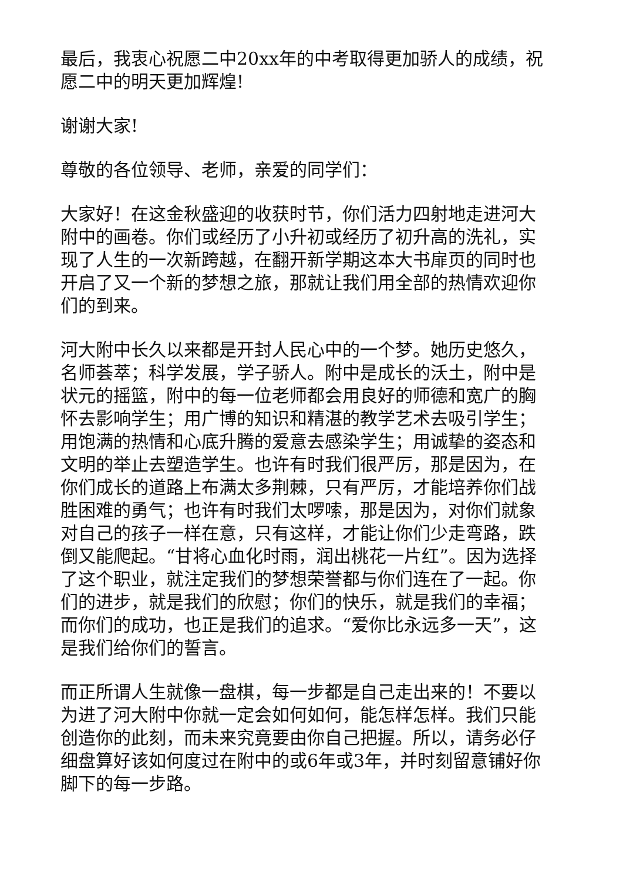最后，我衷心祝愿二中20xx年的中考取得更加骄人的成绩，祝愿二中的明天更加辉煌!
谢谢大家!
尊敬的各位领导、老师，亲爱的同学们：
大家好！在这金秋盛迎的收获时节，你们活力四射地走进河大附中的画卷。你们或经历了小升初或经历了初升高的洗礼，实现了人生的一次新跨越，在翻开新学期这本大书扉页的同时也开启了又一个新的梦想之旅，那就让我们用全部的热情欢迎你们的到来。
河大附中长久以来都是开封人民心中的一个梦。她历史悠久，名师荟萃；科学发展，学子骄人。附中是成长的沃土，附中是状元的摇篮，附中的每一位老师都会用良好的师德和宽广的胸怀去影响学生；用广博的知识和精湛的教学艺术去吸引学生；用饱满的热情和心底升腾的爱意去感染学生；用诚挚的姿态和文明的举止去塑造学生。也许有时我们很严厉，那是因为，在你们成长的道路上布满太多荆棘，只有严厉，才能培养你们战胜困难的勇气；也许有时我们太啰嗦，那是因为，对你们就象对自己的孩子一样在意，只有这样，才能让你们少走弯路，跌倒又能爬起。“甘将心血化时雨，润出桃花一片红”。因为选择了这个职业，就注定我们的梦想荣誉都与你们连在了一起。你们的进步，就是我们的欣慰；你们的快乐，就是我们的幸福；而你们的成功，也正是我们的追求。“爱你比永远多一天”，这是我们给你们的誓言。
而正所谓人生就像一盘棋，每一步都是自己走出来的！不要以为进了河大附中你就一定会如何如何，能怎样怎样。我们只能创造你的此刻，而未来究竟要由你自己把握。所以，请务必仔细盘算好该如何度过在附中的或6年或3年，并时刻留意铺好你脚下的每一步路。